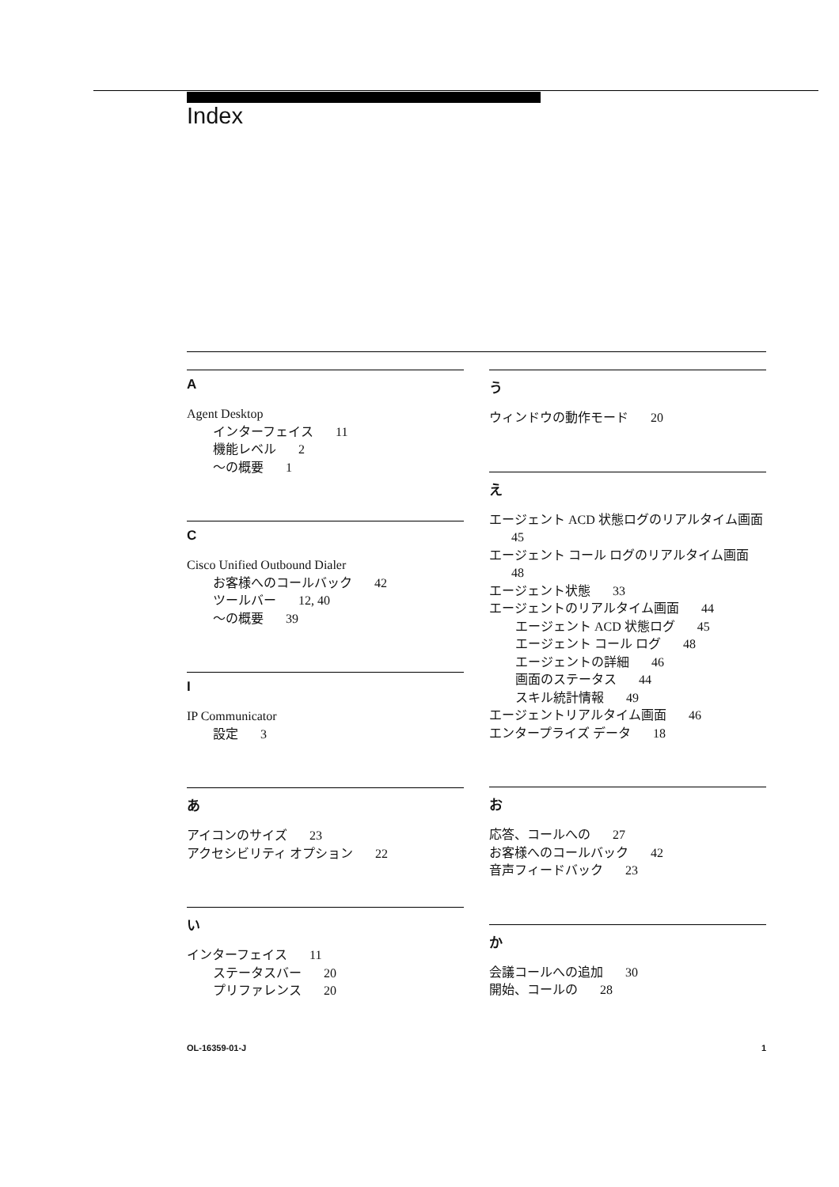Index
A
Agent Desktop
インターフェイス 11
機能レベル 2
～の概要 1
C
Cisco Unified Outbound Dialer
お客様へのコールバック 42
ツールバー 12, 40
～の概要 39
I
IP Communicator
設定 3
あ
アイコンのサイズ 23
アクセシビリティ オプション 22
い
インターフェイス 11
ステータスバー 20
プリファレンス 20
う
ウィンドウの動作モード 20
え
エージェント ACD 状態ログのリアルタイム画面 45
エージェント コール ログのリアルタイム画面 48
エージェント状態 33
エージェントのリアルタイム画面 44
エージェント ACD 状態ログ 45
エージェント コール ログ 48
エージェントの詳細 46
画面のステータス 44
スキル統計情報 49
エージェントリアルタイム画面 46
エンタープライズ データ 18
お
応答、コールへの 27
お客様へのコールバック 42
音声フィードバック 23
か
会議コールへの追加 30
開始、コールの 28
OL-16359-01-J 1